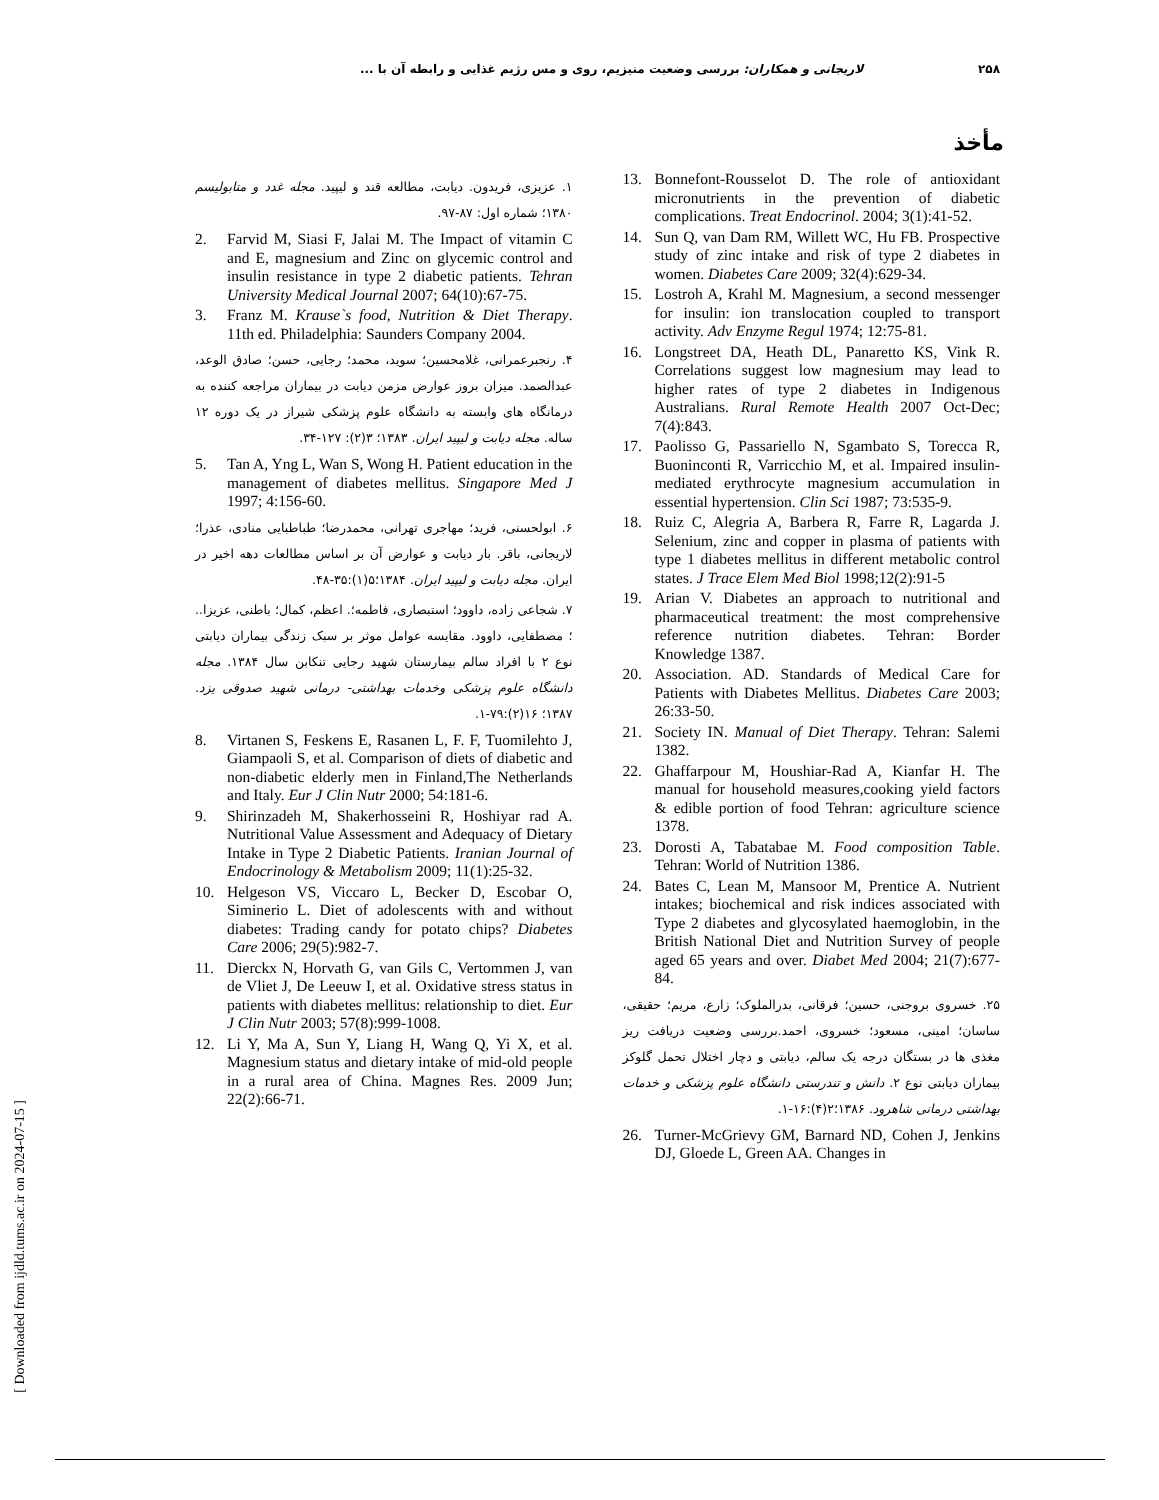۲۵۸ لاریجانی و همکاران: بررسی وضعیت منیزیم، روی و مس رژیم غذایی و رابطه آن با ...
مأخذ
13. Bonnefont-Rousselot D. The role of antioxidant micronutrients in the prevention of diabetic complications. Treat Endocrinol. 2004; 3(1):41-52.
14. Sun Q, van Dam RM, Willett WC, Hu FB. Prospective study of zinc intake and risk of type 2 diabetes in women. Diabetes Care 2009; 32(4):629-34.
15. Lostroh A, Krahl M. Magnesium, a second messenger for insulin: ion translocation coupled to transport activity. Adv Enzyme Regul 1974; 12:75-81.
16. Longstreet DA, Heath DL, Panaretto KS, Vink R. Correlations suggest low magnesium may lead to higher rates of type 2 diabetes in Indigenous Australians. Rural Remote Health 2007 Oct-Dec; 7(4):843.
17. Paolisso G, Passariello N, Sgambato S, Torecca R, Buoninconti R, Varricchio M, et al. Impaired insulin-mediated erythrocyte magnesium accumulation in essential hypertension. Clin Sci 1987; 73:535-9.
18. Ruiz C, Alegria A, Barbera R, Farre R, Lagarda J. Selenium, zinc and copper in plasma of patients with type 1 diabetes mellitus in different metabolic control states. J Trace Elem Med Biol 1998;12(2):91-5
19. Arian V. Diabetes an approach to nutritional and pharmaceutical treatment: the most comprehensive reference nutrition diabetes. Tehran: Border Knowledge 1387.
20. Association. AD. Standards of Medical Care for Patients with Diabetes Mellitus. Diabetes Care 2003; 26:33-50.
21. Society IN. Manual of Diet Therapy. Tehran: Salemi 1382.
22. Ghaffarpour M, Houshiar-Rad A, Kianfar H. The manual for household measures,cooking yield factors & edible portion of food Tehran: agriculture science 1378.
23. Dorosti A, Tabatabae M. Food composition Table. Tehran: World of Nutrition 1386.
24. Bates C, Lean M, Mansoor M, Prentice A. Nutrient intakes; biochemical and risk indices associated with Type 2 diabetes and glycosylated haemoglobin, in the British National Diet and Nutrition Survey of people aged 65 years and over. Diabet Med 2004; 21(7):677-84.
۲۵. خسروی بروجنی، حسین؛ فرقانی، بدرالملوک؛ زارع، مریم؛ حقیقی، ساسان؛ امینی، مسعود؛ خسروی، احمد.بررسی وضعیت دریافت ریز مغذی ها در بستگان درجه یک سالم، دیابتی و دچار اختلال تحمل گلوکز بیماران دیابتی نوع ۲. دانش و تندرستی دانشگاه علوم پزشکی و خدمات بهداشتی درمانی شاهرود. ۱۳۸۶؛۲(۴):۱۶-۱.
26. Turner-McGrievy GM, Barnard ND, Cohen J, Jenkins DJ, Gloede L, Green AA. Changes in
۱. عزیزی، فریدون. دیابت، مطالعه قند و لیپید. مجله غدد و متابولیسم ۱۳۸۰؛ شماره اول: ۸۷-۹۷.
2. Farvid M, Siasi F, Jalai M. The Impact of vitamin C and E, magnesium and Zinc on glycemic control and insulin resistance in type 2 diabetic patients. Tehran University Medical Journal 2007; 64(10):67-75.
3. Franz M. Krause`s food, Nutrition & Diet Therapy. 11th ed. Philadelphia: Saunders Company 2004.
۴. رنجبرعمرانی، غلامحسین؛ سوید، محمد؛ رجایی، حسن؛ صادق الوعد، عبدالصمد. میزان بروز عوارض مزمن دیابت در بیماران مراجعه کننده به درمانگاه های وابسته به دانشگاه علوم پزشکی شیراز در یک دوره ۱۲ ساله. مجله دیابت و لیپید ایران. ۱۳۸۳؛ ۳(۲): ۱۲۷-۳۴.
5. Tan A, Yng L, Wan S, Wong H. Patient education in the management of diabetes mellitus. Singapore Med J 1997; 4:156-60.
۶. ابولحسنی، فرید؛ مهاجری تهرانی، محمدرضا؛ طباطبایی منادی، عذرا؛ لاریجانی، باقر. بار دیابت و عوارض آن بر اساس مطالعات دهه اخیر در ایران. مجله دیابت و لیپید ایران. ۱۳۸۴؛۵(۱):۳۵-۴۸.
۷. شجاعی زاده، داوود؛ استبصاری، فاطمه؛. اعظم، کمال؛ باطنی، عزیزا.. ؛ مصطفایی، داوود. مقایسه عوامل موثر بر سبک زندگی بیماران دیابتی نوع ۲ با افراد سالم بیمارستان شهید رجایی تنکابن سال ۱۳۸۴. مجله دانشگاه علوم پزشکی وخدمات بهداشتی- درمانی شهید صدوقی یزد. ۱۳۸۷؛ ۱۶(۲):۷۹-۱.
8. Virtanen S, Feskens E, Rasanen L, F. F, Tuomilehto J, Giampaoli S, et al. Comparison of diets of diabetic and non-diabetic elderly men in Finland,The Netherlands and Italy. Eur J Clin Nutr 2000; 54:181-6.
9. Shirinzadeh M, Shakerhosseini R, Hoshiyar rad A. Nutritional Value Assessment and Adequacy of Dietary Intake in Type 2 Diabetic Patients. Iranian Journal of Endocrinology & Metabolism 2009; 11(1):25-32.
10. Helgeson VS, Viccaro L, Becker D, Escobar O, Siminerio L. Diet of adolescents with and without diabetes: Trading candy for potato chips? Diabetes Care 2006; 29(5):982-7.
11. Dierckx N, Horvath G, van Gils C, Vertommen J, van de Vliet J, De Leeuw I, et al. Oxidative stress status in patients with diabetes mellitus: relationship to diet. Eur J Clin Nutr 2003; 57(8):999-1008.
12. Li Y, Ma A, Sun Y, Liang H, Wang Q, Yi X, et al. Magnesium status and dietary intake of mid-old people in a rural area of China. Magnes Res. 2009 Jun; 22(2):66-71.
[ Downloaded from ijdld.tums.ac.ir on 2024-07-15 ]